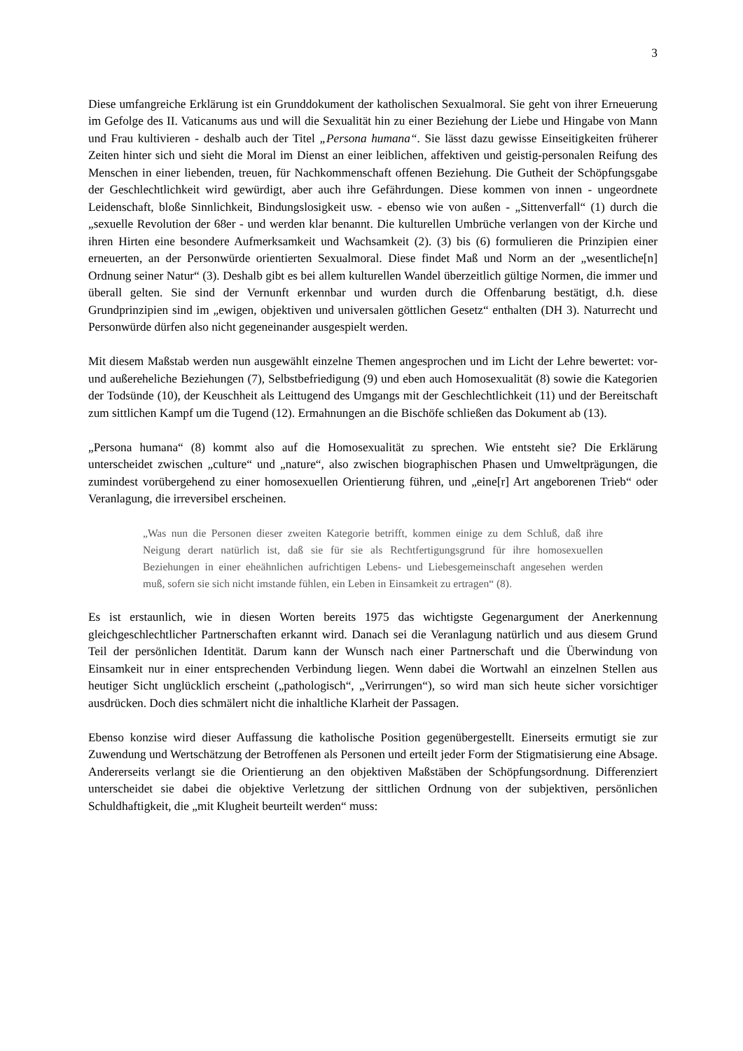3
Diese umfangreiche Erklärung ist ein Grunddokument der katholischen Sexualmoral. Sie geht von ihrer Erneuerung im Gefolge des II. Vaticanums aus und will die Sexualität hin zu einer Beziehung der Liebe und Hingabe von Mann und Frau kultivieren - deshalb auch der Titel „Persona humana“. Sie lässt dazu gewisse Einseitigkeiten früherer Zeiten hinter sich und sieht die Moral im Dienst an einer leiblichen, affektiven und geistig-personalen Reifung des Menschen in einer liebenden, treuen, für Nachkommenschaft offenen Beziehung. Die Gutheit der Schöpfungsgabe der Geschlechtlichkeit wird gewürdigt, aber auch ihre Gefährdungen. Diese kommen von innen - ungeordnete Leidenschaft, bloße Sinnlichkeit, Bindungslosigkeit usw. - ebenso wie von außen - „Sittenverfall“ (1) durch die „sexuelle Revolution der 68er - und werden klar benannt. Die kulturellen Umbrüche verlangen von der Kirche und ihren Hirten eine besondere Aufmerksamkeit und Wachsamkeit (2). (3) bis (6) formulieren die Prinzipien einer erneuerten, an der Personwürde orientierten Sexualmoral. Diese findet Maß und Norm an der „wesentliche[n] Ordnung seiner Natur“ (3). Deshalb gibt es bei allem kulturellen Wandel überzeitlich gültige Normen, die immer und überall gelten. Sie sind der Vernunft erkennbar und wurden durch die Offenbarung bestätigt, d.h. diese Grundprinzipien sind im „ewigen, objektiven und universalen göttlichen Gesetz“ enthalten (DH 3). Naturrecht und Personwürde dürfen also nicht gegeneinander ausgespielt werden.
Mit diesem Maßstab werden nun ausgewählt einzelne Themen angesprochen und im Licht der Lehre bewertet: vor- und außereheliche Beziehungen (7), Selbstbefriedigung (9) und eben auch Homosexualität (8) sowie die Kategorien der Todsünde (10), der Keuschheit als Leittugend des Umgangs mit der Geschlechtlichkeit (11) und der Bereitschaft zum sittlichen Kampf um die Tugend (12). Ermahnungen an die Bischöfe schließen das Dokument ab (13).
„Persona humana“ (8) kommt also auf die Homosexualität zu sprechen. Wie entsteht sie? Die Erklärung unterscheidet zwischen „culture“ und „nature“, also zwischen biographischen Phasen und Umweltprägungen, die zumindest vorübergehend zu einer homosexuellen Orientierung führen, und „eine[r] Art angeborenen Trieb“ oder Veranlagung, die irreversibel erscheinen.
„Was nun die Personen dieser zweiten Kategorie betrifft, kommen einige zu dem Schluß, daß ihre Neigung derart natürlich ist, daß sie für sie als Rechtfertigungsgrund für ihre homosexuellen Beziehungen in einer eheähnlichen aufrichtigen Lebens- und Liebesgemeinschaft angesehen werden muß, sofern sie sich nicht imstande fühlen, ein Leben in Einsamkeit zu ertragen“ (8).
Es ist erstaunlich, wie in diesen Worten bereits 1975 das wichtigste Gegenargument der Anerkennung gleichgeschlechtlicher Partnerschaften erkannt wird. Danach sei die Veranlagung natürlich und aus diesem Grund Teil der persönlichen Identität. Darum kann der Wunsch nach einer Partnerschaft und die Überwindung von Einsamkeit nur in einer entsprechenden Verbindung liegen. Wenn dabei die Wortwahl an einzelnen Stellen aus heutiger Sicht unglücklich erscheint („pathologisch“, „Verirrungen“), so wird man sich heute sicher vorsichtiger ausdrücken. Doch dies schmälert nicht die inhaltliche Klarheit der Passagen.
Ebenso konzise wird dieser Auffassung die katholische Position gegenübergestellt. Einerseits ermutigt sie zur Zuwendung und Wertschätzung der Betroffenen als Personen und erteilt jeder Form der Stigmatisierung eine Absage. Andererseits verlangt sie die Orientierung an den objektiven Maßstäben der Schöpfungsordnung. Differenziert unterscheidet sie dabei die objektive Verletzung der sittlichen Ordnung von der subjektiven, persönlichen Schuldhaftigkeit, die „mit Klugheit beurteilt werden“ muss: